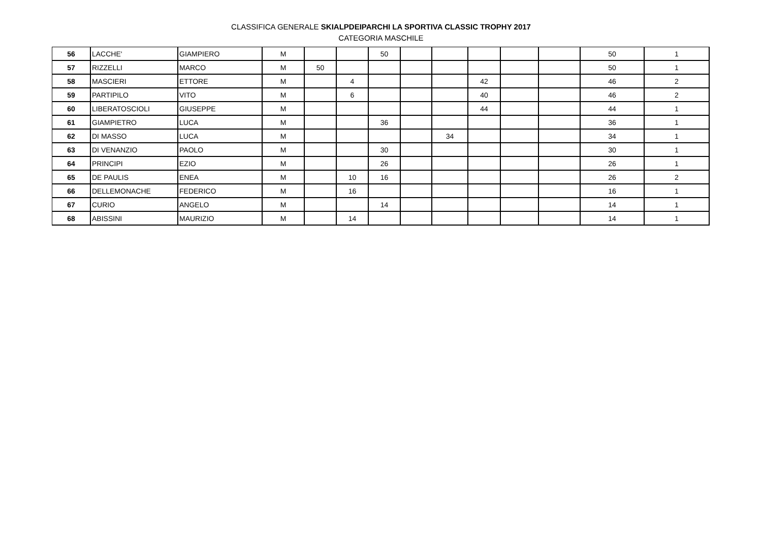CLASSIFICA GENERALE SKIALPDEIPARCHI LA SPORTIVA CLASSIC TROPHY 2017
CATEGORIA MASCHILE
| 56 | LACCHE' | GIAMPIERO | M | | | 50 | | | | | | 50 | 1 |
| 57 | RIZZELLI | MARCO | M | 50 | | | | | | | | 50 | 1 |
| 58 | MASCIERI | ETTORE | M | | 4 | | | | 42 | | | 46 | 2 |
| 59 | PARTIPILO | VITO | M | | 6 | | | | 40 | | | 46 | 2 |
| 60 | LIBERATOSCIOLI | GIUSEPPE | M | | | | | | 44 | | | 44 | 1 |
| 61 | GIAMPIETRO | LUCA | M | | | 36 | | | | | | 36 | 1 |
| 62 | DI MASSO | LUCA | M | | | | | 34 | | | | 34 | 1 |
| 63 | DI VENANZIO | PAOLO | M | | | 30 | | | | | | 30 | 1 |
| 64 | PRINCIPI | EZIO | M | | | 26 | | | | | | 26 | 1 |
| 65 | DE PAULIS | ENEA | M | | 10 | 16 | | | | | | 26 | 2 |
| 66 | DELLEMONACHE | FEDERICO | M | | 16 | | | | | | | 16 | 1 |
| 67 | CURIO | ANGELO | M | | | 14 | | | | | | 14 | 1 |
| 68 | ABISSINI | MAURIZIO | M | | 14 | | | | | | | 14 | 1 |